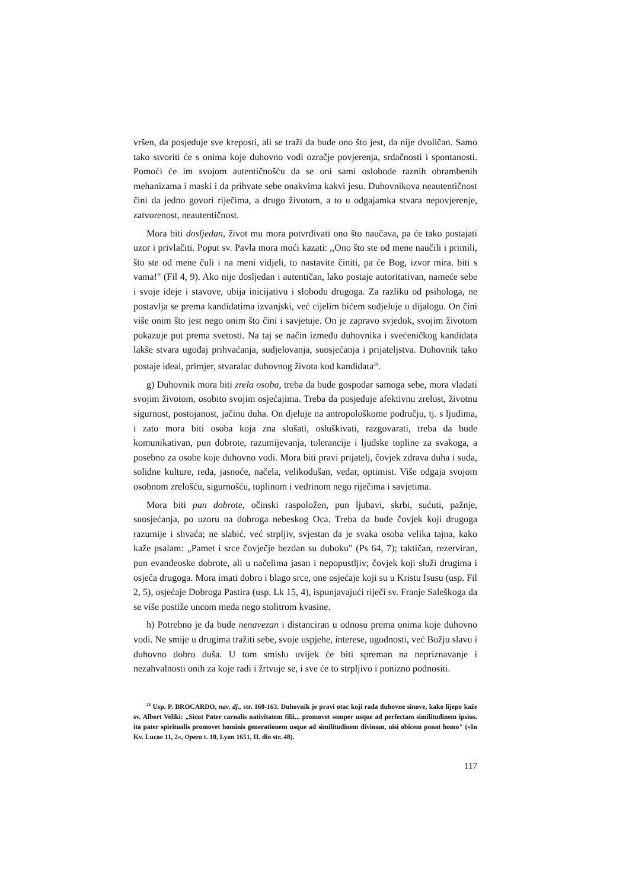vršen, da posjeduje sve kreposti, ali se traži da bude ono što jest, da nije dvoličan. Samo tako stvoriti će s onima koje duhovno vodi ozračje povjerenja, srdačnosti i spontanosti. Pomoći će im svojom autentičnošću da se oni sami oslobode raznih obrambenih mehanizama i maski i da prihvate sebe onakvima kakvi jesu. Duhovnikova neautentičnost čini da jedno govori riječima, a drugo životom, a to u odgajamka stvara nepovjerenje, zatvorenost, neautentičnost.
Mora biti dosljedan, život mu mora potvrđivati ono što naučava, pa će tako postajati uzor i privlačiti. Poput sv. Pavla mora moći kazati: ,,Ono što ste od mene naučili i primili, što ste od mene čuli i na meni vidjeli, to nastavite činiti, pa će Bog, izvor mira. biti s vama!" (Fil 4, 9). Ako nije dosljedan i autentičan, lako postaje autoritativan, nameće sebe i svoje ideje i stavove, ubija inicijativu i slobodu drugoga. Za razliku od psihologa, ne postavlja se prema kandidatima izvanjski, već cijelim bićem sudjeluje u dijalogu. On čini više onim što jest nego onim što čini i savjetuje. On je zapravo svjedok, svojim životom pokazuje put prema svetosti. Na taj se način između duhovnika i svećeničkog kandidata lakše stvara ugođaj prihvaćanja, sudjelovanja, suosjećanja i prijateljstva. Duhovnik tako postaje ideal, primjer, stvaralac duhovnog života kod kandidata<sup>28</sup>.
g) Duhovnik mora biti zrela osoba, treba da bude gospodar samoga sebe, mora vladati svojim životom, osobito svojim osjećajima. Treba da posjeduje afektivnu zrelost, životnu sigurnost, postojanost, jačinu duha. On djeluje na antropološkome području, tj. s ljudima, i zato mora biti osoba koja zna slušati, osluškivati, razgovarati, treba da bude komunikativan, pun dobrote, razumijevanja, tolerancije i ljudske topline za svakoga, a posebno za osobe koje duhovno vodi. Mora biti pravi prijatelj, čovjek zdrava duha i suda, solidne kulture, reda, jasnoće, načela, velikodušan, vedar, optimist. Više odgaja svojom osobnom zrelošću, sigurnošću, toplinom i vedrinom nego riječima i savjetima.
Mora biti pun dobrote, očinski raspoložen, pun ljubavi, skrbi, sućuti, pažnje, suosjećanja, po uzoru na dobroga nebeskog Oca. Treba da bude čovjek koji drugoga razumije i shvaća; ne slabić. već strpljiv, svjestan da je svaka osoba velika tajna, kako kaže psalam: „Pamet i srce čovječje bezdan su duboku" (Ps 64, 7); taktičan, rezerviran, pun evanđeoske dobrote, ali u načelima jasan i nepopustljiv; čovjek koji služi drugima i osjeća drugoga. Mora imati dobro i blago srce, one osjećaje koji su u Kristu Isusu (usp. Fil 2, 5), osjećaje Dobroga Pastira (usp. Lk 15, 4), ispunjavajući riječi sv. Franje Saleškoga da se više postiže uncom meda nego stolitrom kvasine.
h) Potrebno je da bude nenavezan i distanciran u odnosu prema onima koje duhovno vodi. Ne smije u drugima tražiti sebe, svoje uspjehe, interese, ugodnosti, već Božju slavu i duhovno dobro duša. U tom smislu uvijek će biti spreman na nepriznavanje i nezahvalnosti onih za koje radi i žrtvuje se, i sve će to strpljivo i ponizno podnositi.
<sup>28</sup> Usp. P. BROCARDO, nav. dj., str. 160-163. Duhovnik je pravi otac koji rađa duhovne sinove, kako lijepo kaže sv. Albert Veliki: „Sicut Pater carnalis nativitatem filii... promovet semper usque ad perfectam similitudinem ipsius. ita pater spiritualis promovet hominis generationem usque ad similitudinem divinam, nisi obicem ponat homo" (»In Kv. Lucae 11, 2«, Opera t. 10, Lyon 1651, II. dio str. 48).
117